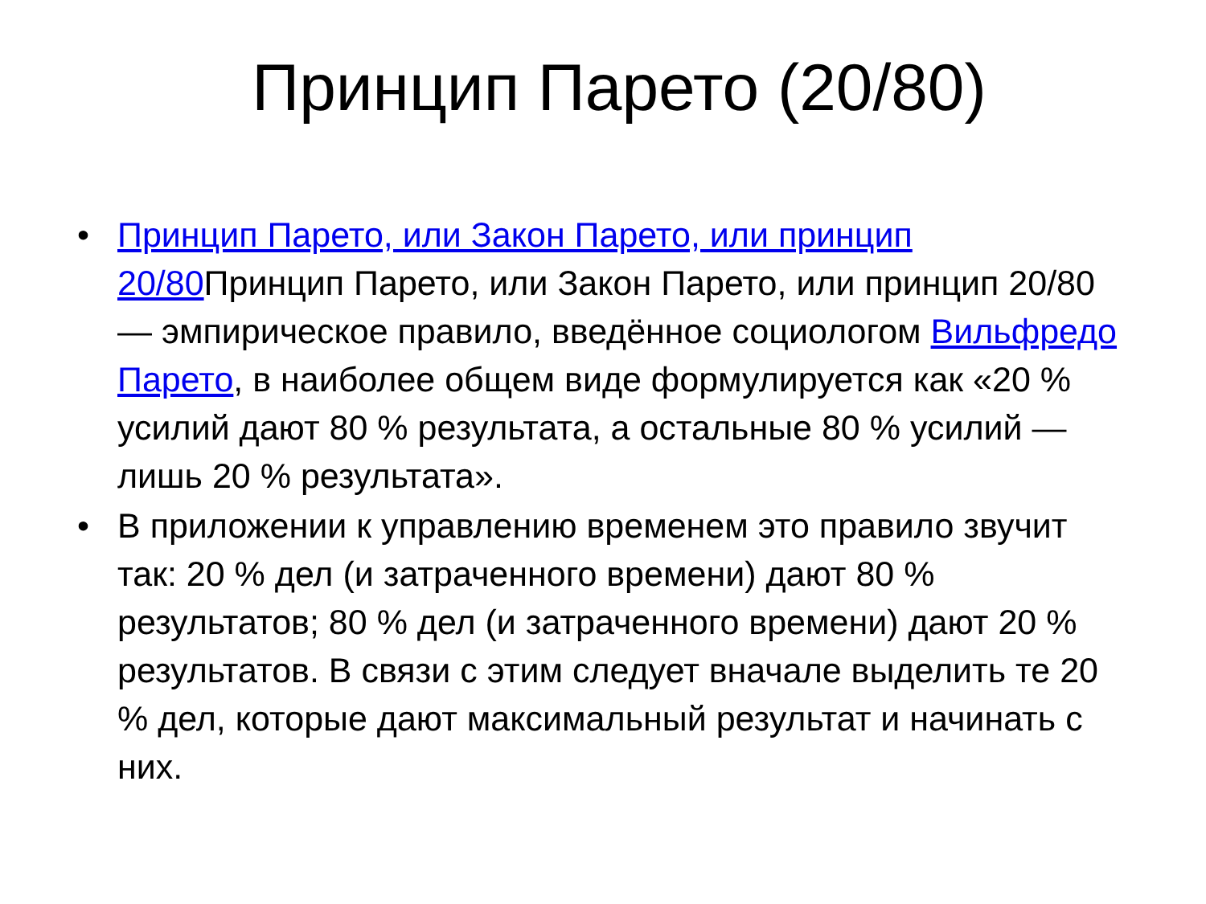Принцип Парето (20/80)
• Принцип Парето, или Закон Парето, или принцип 20/80 Принцип Парето, или Закон Парето, или принцип 20/80 — эмпирическое правило, введённое социологом Вильфредо Парето, в наиболее общем виде формулируется как «20 % усилий дают 80 % результата, а остальные 80 % усилий — лишь 20 % результата».
• В приложении к управлению временем это правило звучит так: 20 % дел (и затраченного времени) дают 80 % результатов; 80 % дел (и затраченного времени) дают 20 % результатов. В связи с этим следует вначале выделить те 20 % дел, которые дают максимальный результат и начинать с них.